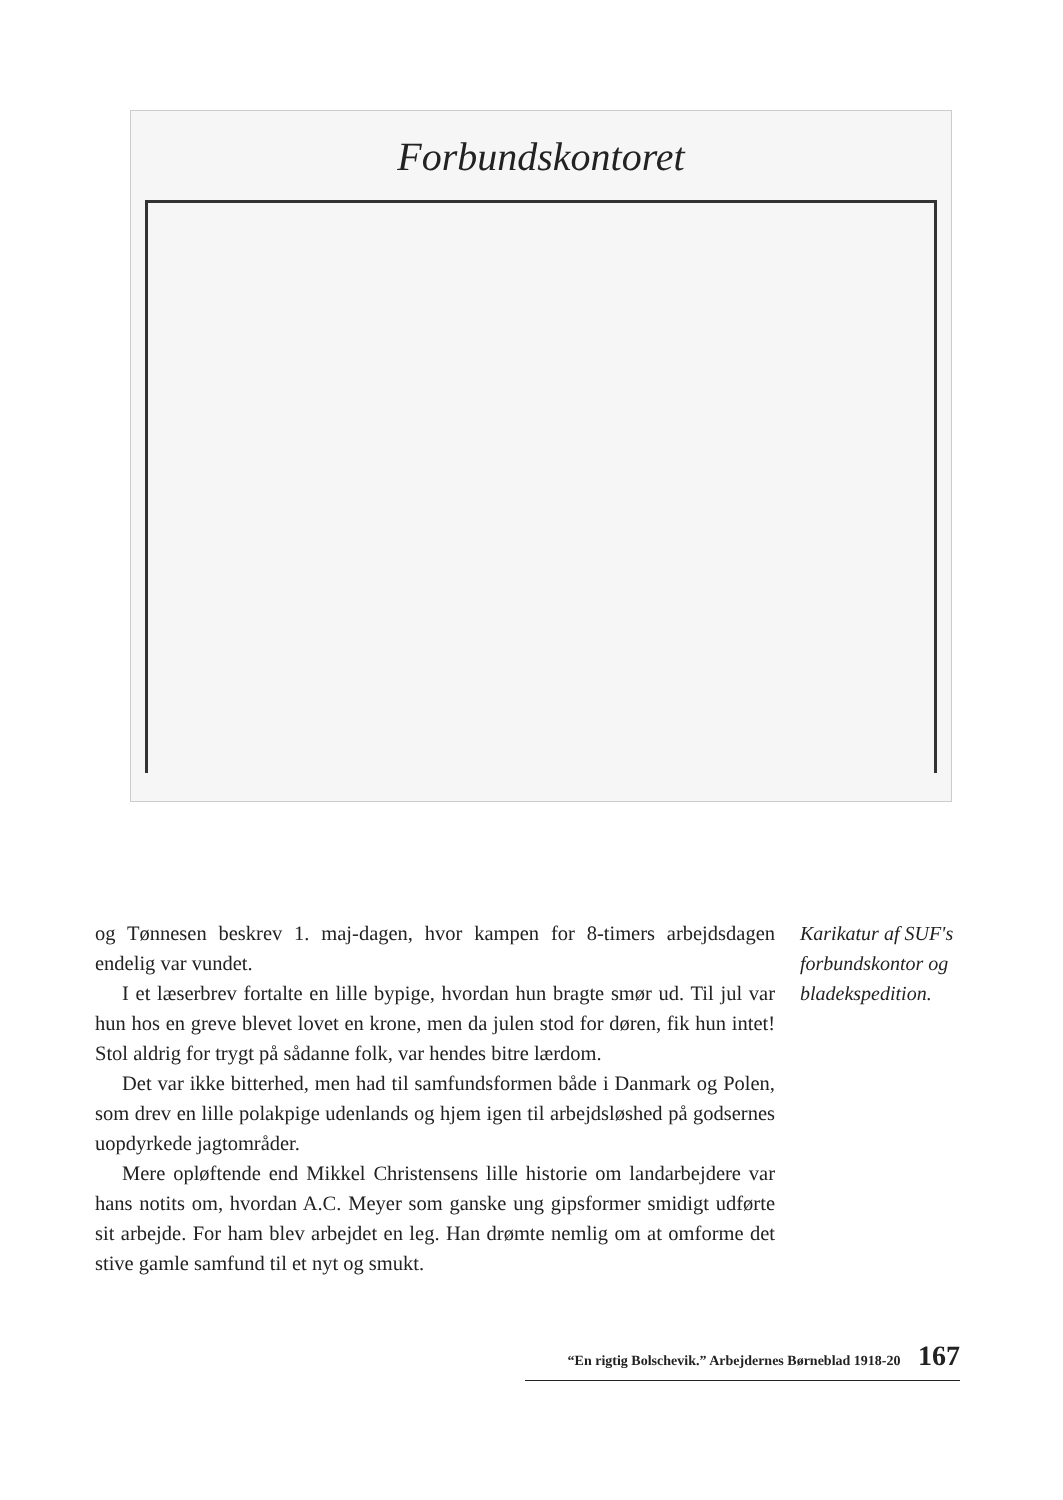Forbundskontoret
og Tønnesen beskrev 1. maj-dagen, hvor kampen for 8-timers arbejdsdagen endelig var vundet.
I et læserbrev fortalte en lille bypige, hvordan hun bragte smør ud. Til jul var hun hos en greve blevet lovet en krone, men da julen stod for døren, fik hun intet! Stol aldrig for trygt på sådanne folk, var hendes bitre lærdom.
Det var ikke bitterhed, men had til samfundsformen både i Danmark og Polen, som drev en lille polakpige udenlands og hjem igen til arbejdsløshed på godsernes uopdyrkede jagtområder.
Mere opløftende end Mikkel Christensens lille historie om landarbejdere var hans notits om, hvordan A.C. Meyer som ganske ung gipsformer smidigt udførte sit arbejde. For ham blev arbejdet en leg. Han drømte nemlig om at omforme det stive gamle samfund til et nyt og smukt.
Karikatur af SUF's forbundskontor og bladekspedition.
“En rigtig Bolschevik.” Arbejdernes Børneblad 1918-20 167